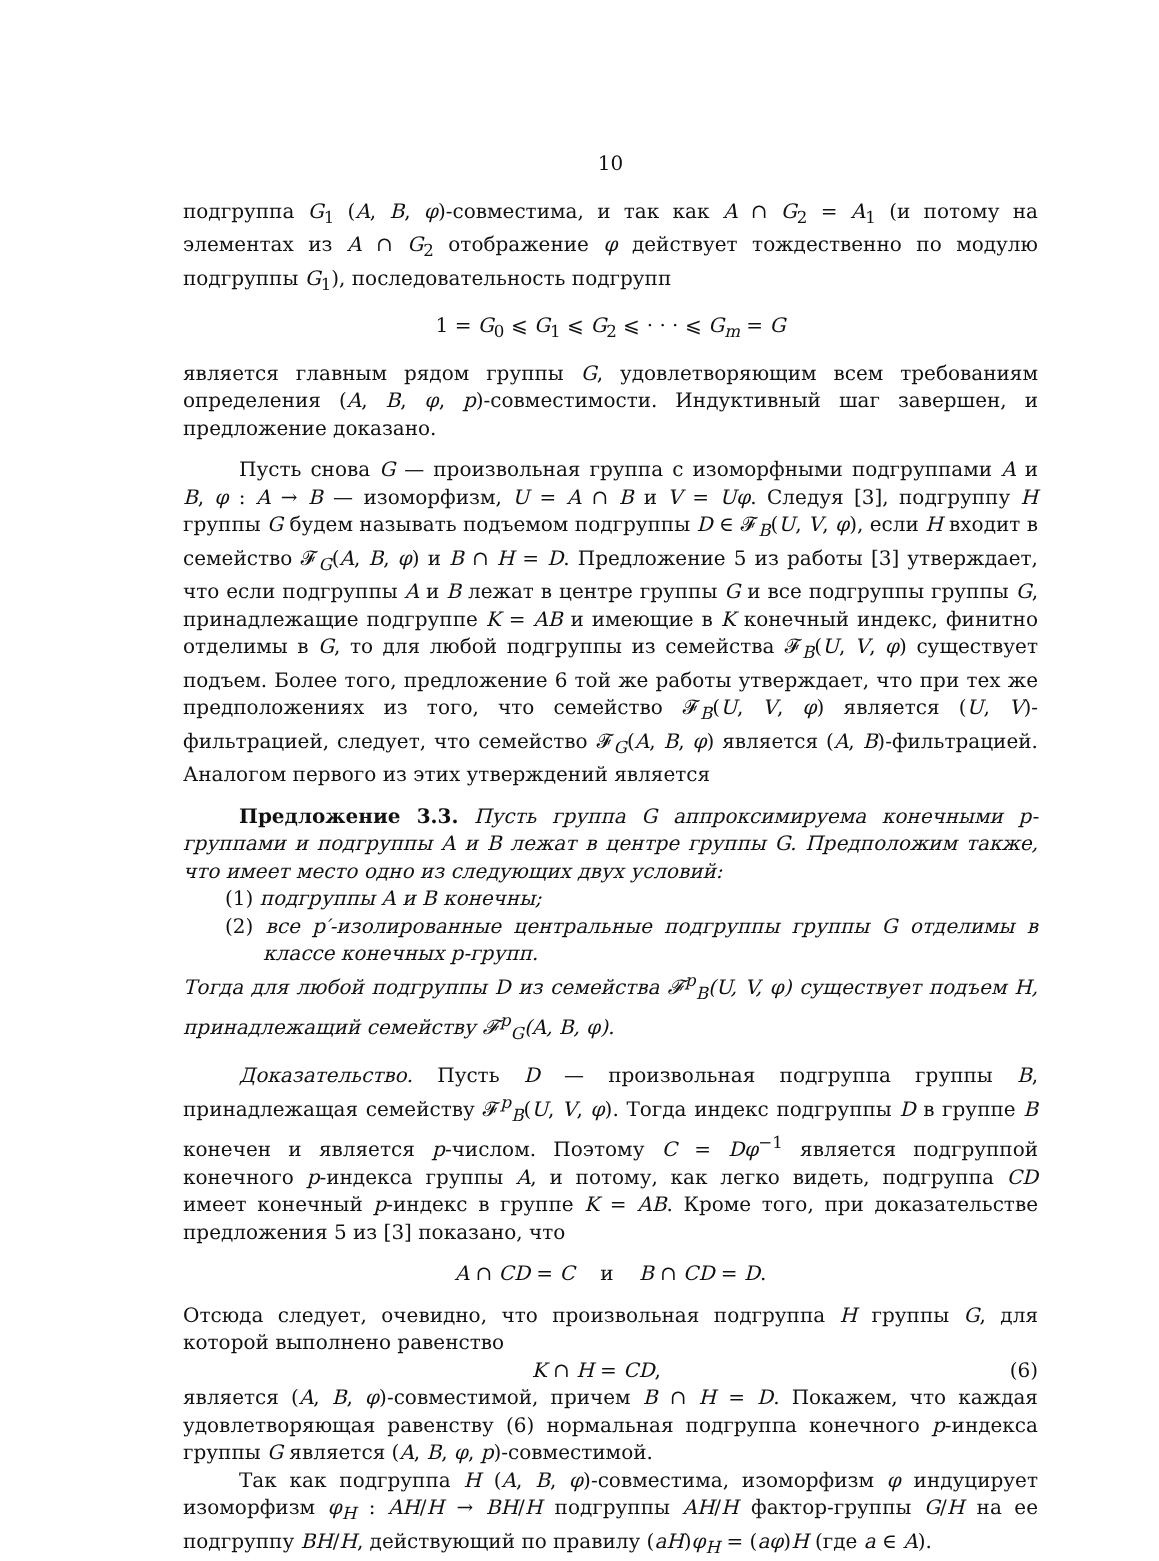10
подгруппа G<sub>1</sub> (A, B, φ)-совместима, и так как A ∩ G<sub>2</sub> = A<sub>1</sub> (и потому на элементах из A ∩ G<sub>2</sub> отображение φ действует тождественно по модулю подгруппы G<sub>1</sub>), последовательность подгрупп
1 = G<sub>0</sub> ⩽ G<sub>1</sub> ⩽ G<sub>2</sub> ⩽ · · · ⩽ G<sub>m</sub> = G
является главным рядом группы G, удовлетворяющим всем требованиям определения (A, B, φ, p)-совместимости. Индуктивный шаг завершен, и предложение доказано.
Пусть снова G — произвольная группа с изоморфными подгруппами A и B, φ : A → B — изоморфизм, U = A ∩ B и V = Uφ. Следуя [3], подгруппу H группы G будем называть подъемом подгруппы D ∈ 𝓕<sub>B</sub>(U, V, φ), если H входит в семейство 𝓕<sub>G</sub>(A, B, φ) и B ∩ H = D. Предложение 5 из работы [3] утверждает, что если подгруппы A и B лежат в центре группы G и все подгруппы группы G, принадлежащие подгруппе K = AB и имеющие в K конечный индекс, финитно отделимы в G, то для любой подгруппы из семейства 𝓕<sub>B</sub>(U, V, φ) существует подъем. Более того, предложение 6 той же работы утверждает, что при тех же предположениях из того, что семейство 𝓕<sub>B</sub>(U, V, φ) является (U, V)-фильтрацией, следует, что семейство 𝓕<sub>G</sub>(A, B, φ) является (A, B)-фильтрацией. Аналогом первого из этих утверждений является
Предложение 3.3. Пусть группа G аппроксимируема конечными p-группами и подгруппы A и B лежат в центре группы G. Предположим также, что имеет место одно из следующих двух условий:
(1) подгруппы A и B конечны;
(2) все p′-изолированные центральные подгруппы группы G отделимы в классе конечных p-групп.
Тогда для любой подгруппы D из семейства 𝓕<sup>p</sup><sub>B</sub>(U, V, φ) существует подъем H, принадлежащий семейству 𝓕<sup>p</sup><sub>G</sub>(A, B, φ).
Доказательство. Пусть D — произвольная подгруппа группы B, принадлежащая семейству 𝓕<sup>p</sup><sub>B</sub>(U, V, φ). Тогда индекс подгруппы D в группе B конечен и является p-числом. Поэтому C = Dφ<sup>−1</sup> является подгруппой конечного p-индекса группы A, и потому, как легко видеть, подгруппа CD имеет конечный p-индекс в группе K = AB. Кроме того, при доказательстве предложения 5 из [3] показано, что
A ∩ CD = C и B ∩ CD = D.
Отсюда следует, очевидно, что произвольная подгруппа H группы G, для которой выполнено равенство
K ∩ H = CD, (6)
является (A, B, φ)-совместимой, причем B ∩ H = D. Покажем, что каждая удовлетворяющая равенству (6) нормальная подгруппа конечного p-индекса группы G является (A, B, φ, p)-совместимой.
Так как подгруппа H (A, B, φ)-совместима, изоморфизм φ индуцирует изоморфизм φ<sub>H</sub> : AH/H → BH/H подгруппы AH/H фактор-группы G/H на ее подгруппу BH/H, действующий по правилу (aH)φ<sub>H</sub> = (aφ)H (где a ∈ A).